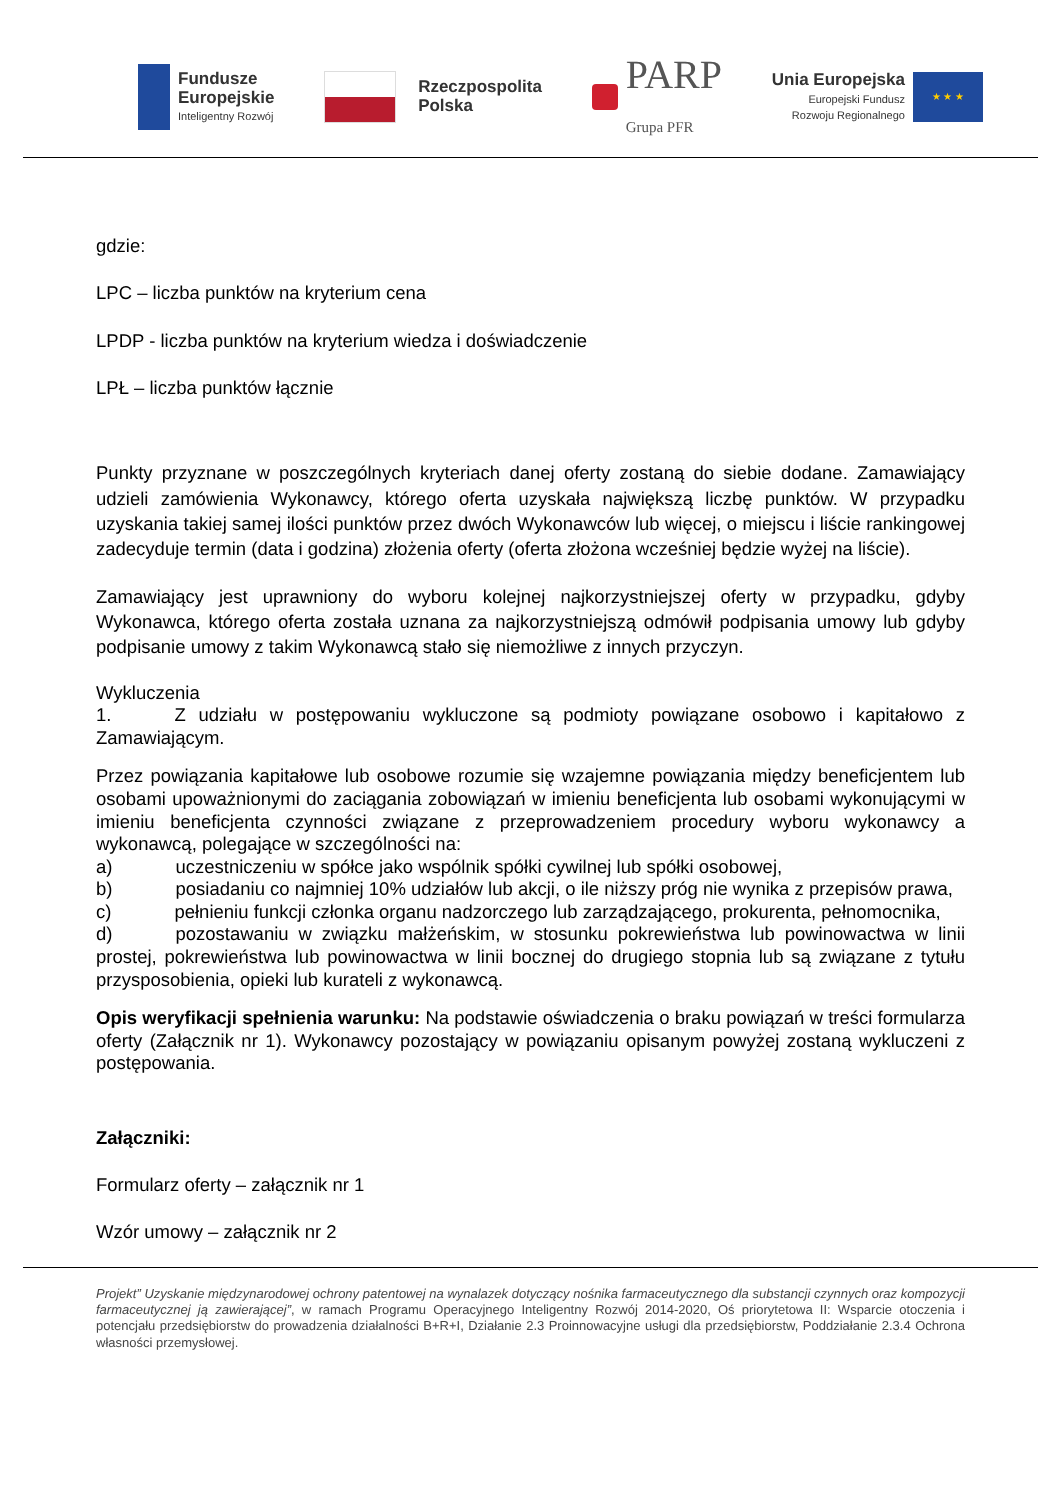Fundusze
Europejskie
Inteligentny Rozwój
Rzeczpospolita
Polska
PARP
Grupa PFR
Unia Europejska
Europejski Fundusz
Rozwoju Regionalnego
★ ★ ★
gdzie:
LPC – liczba punktów na kryterium cena
LPDP - liczba punktów na kryterium wiedza i doświadczenie
LPŁ – liczba punktów łącznie
Punkty przyznane w poszczególnych kryteriach danej oferty zostaną do siebie dodane. Zamawiający udzieli zamówienia Wykonawcy, którego oferta uzyskała największą liczbę punktów. W przypadku uzyskania takiej samej ilości punktów przez dwóch Wykonawców lub więcej, o miejscu i liście rankingowej zadecyduje termin (data i godzina) złożenia oferty (oferta złożona wcześniej będzie wyżej na liście).
Zamawiający jest uprawniony do wyboru kolejnej najkorzystniejszej oferty w przypadku, gdyby Wykonawca, którego oferta została uznana za najkorzystniejszą odmówił podpisania umowy lub gdyby podpisanie umowy z takim Wykonawcą stało się niemożliwe z innych przyczyn.
Wykluczenia
1. Z udziału w postępowaniu wykluczone są podmioty powiązane osobowo i kapitałowo z Zamawiającym.
Przez powiązania kapitałowe lub osobowe rozumie się wzajemne powiązania między beneficjentem lub osobami upoważnionymi do zaciągania zobowiązań w imieniu beneficjenta lub osobami wykonującymi w imieniu beneficjenta czynności związane z przeprowadzeniem procedury wyboru wykonawcy a wykonawcą, polegające w szczególności na:
a) uczestniczeniu w spółce jako wspólnik spółki cywilnej lub spółki osobowej,
b) posiadaniu co najmniej 10% udziałów lub akcji, o ile niższy próg nie wynika z przepisów prawa,
c) pełnieniu funkcji członka organu nadzorczego lub zarządzającego, prokurenta, pełnomocnika,
d) pozostawaniu w związku małżeńskim, w stosunku pokrewieństwa lub powinowactwa w linii prostej, pokrewieństwa lub powinowactwa w linii bocznej do drugiego stopnia lub są związane z tytułu przysposobienia, opieki lub kurateli z wykonawcą.
Opis weryfikacji spełnienia warunku: Na podstawie oświadczenia o braku powiązań w treści formularza oferty (Załącznik nr 1). Wykonawcy pozostający w powiązaniu opisanym powyżej zostaną wykluczeni z postępowania.
Załączniki:
Formularz oferty – załącznik nr 1
Wzór umowy – załącznik nr 2
Projekt” Uzyskanie międzynarodowej ochrony patentowej na wynalazek dotyczący nośnika farmaceutycznego dla substancji czynnych oraz kompozycji farmaceutycznej ją zawierającej”, w ramach Programu Operacyjnego Inteligentny Rozwój 2014-2020, Oś priorytetowa II: Wsparcie otoczenia i potencjału przedsiębiorstw do prowadzenia działalności B+R+I, Działanie 2.3 Proinnowacyjne usługi dla przedsiębiorstw, Poddziałanie 2.3.4 Ochrona własności przemysłowej.